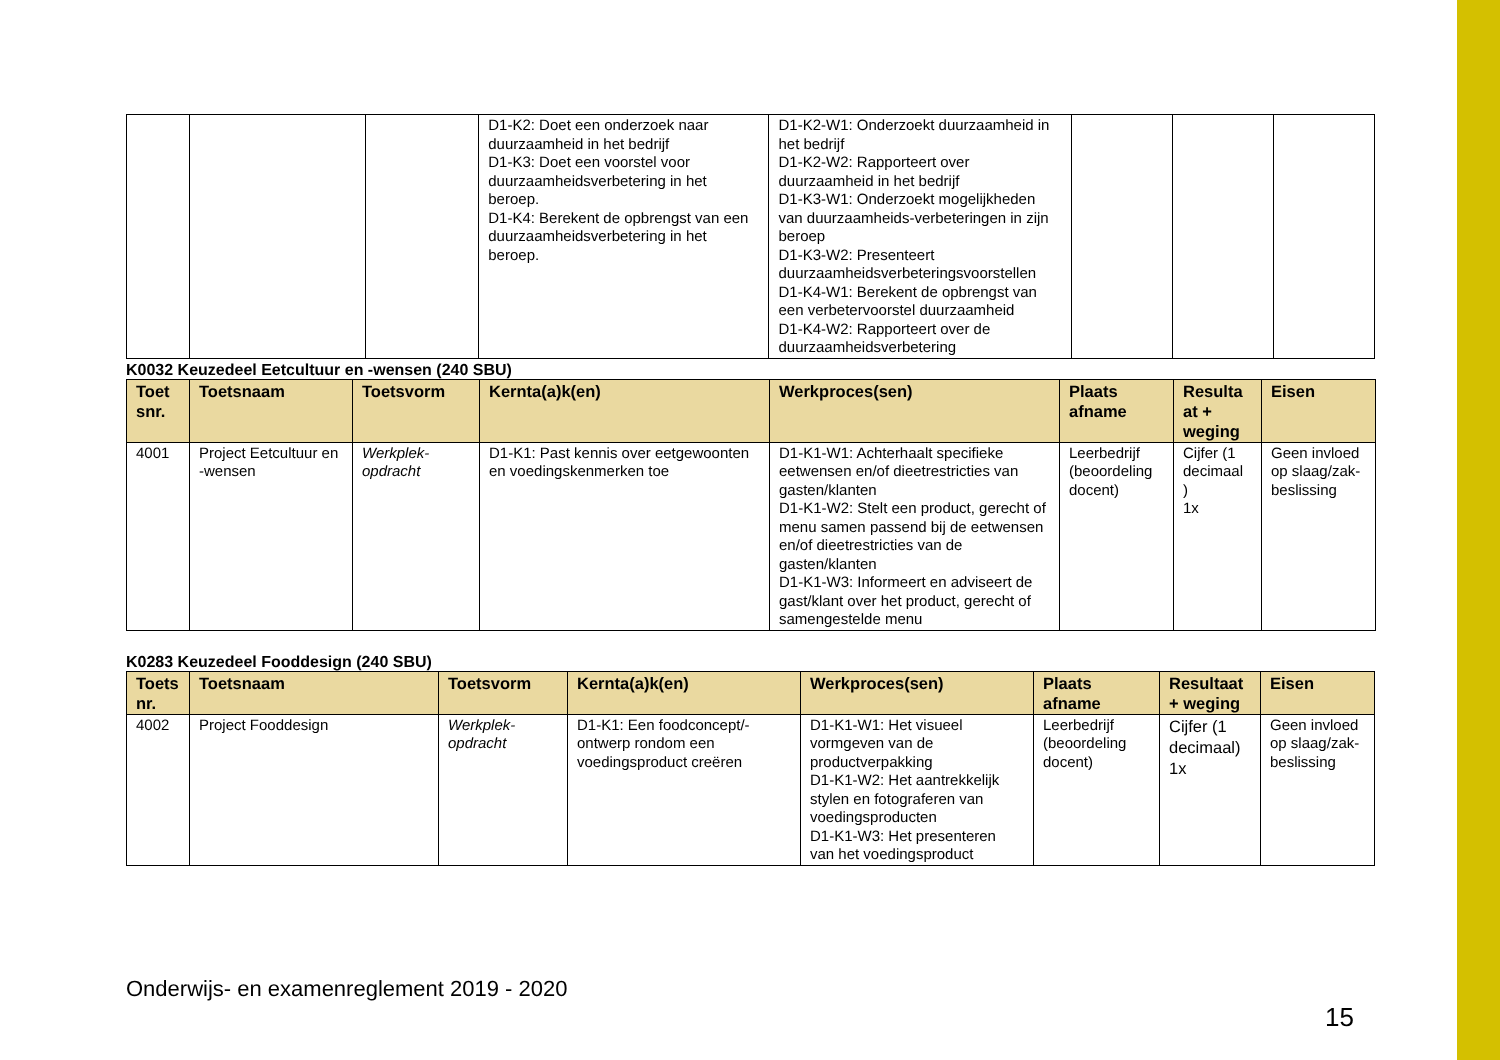| | | | D1-K2: Doet een onderzoek naar duurzaamheid in het bedrijf D1-K3: Doet een voorstel voor duurzaamheidsverbetering in het beroep. D1-K4: Berekent de opbrengst van een duurzaamheidsverbetering in het beroep. | D1-K2-W1: Onderzoekt duurzaamheid in het bedrijf D1-K2-W2: Rapporteert over duurzaamheid in het bedrijf D1-K3-W1: Onderzoekt mogelijkheden van duurzaamheids-verbeteringen in zijn beroep D1-K3-W2: Presenteert duurzaamheidsverbeteringsvoorstellen D1-K4-W1: Berekent de opbrengst van een verbetervoorstel duurzaamheid D1-K4-W2: Rapporteert over de duurzaamheidsverbetering | | | |
K0032 Keuzedeel Eetcultuur en -wensen (240 SBU)
| Toet snr. | Toetsnaam | Toetsvorm | Kernta(a)k(en) | Werkproces(sen) | Plaats afname | Resulta at + weging | Eisen |
| --- | --- | --- | --- | --- | --- | --- | --- |
| 4001 | Project Eetcultuur en -wensen | Werkplek-opdracht | D1-K1: Past kennis over eetgewoonten en voedingskenmerken toe | D1-K1-W1: Achterhaalt specifieke eetwensen en/of dieetrestricties van gasten/klanten D1-K1-W2: Stelt een product, gerecht of menu samen passend bij de eetwensen en/of dieetrestricties van de gasten/klanten D1-K1-W3: Informeert en adviseert de gast/klant over het product, gerecht of samengestelde menu | Leerbedrijf (beoordeling docent) | Cijfer (1 decimaal ) 1x | Geen invloed op slaag/zak-beslissing |
K0283 Keuzedeel Fooddesign (240 SBU)
| Toets nr. | Toetsnaam | Toetsvorm | Kernta(a)k(en) | Werkproces(sen) | Plaats afname | Resultaat + weging | Eisen |
| --- | --- | --- | --- | --- | --- | --- | --- |
| 4002 | Project Fooddesign | Werkplek-opdracht | D1-K1: Een foodconcept/-ontwerp rondom een voedingsproduct creëren | D1-K1-W1: Het visueel vormgeven van de productverpakking D1-K1-W2: Het aantrekkelijk stylen en fotograferen van voedingsproducten D1-K1-W3: Het presenteren van het voedingsproduct | Leerbedrijf (beoordeling docent) | Cijfer (1 decimaal) 1x | Geen invloed op slaag/zak-beslissing |
Onderwijs- en examenreglement 2019 - 2020
15